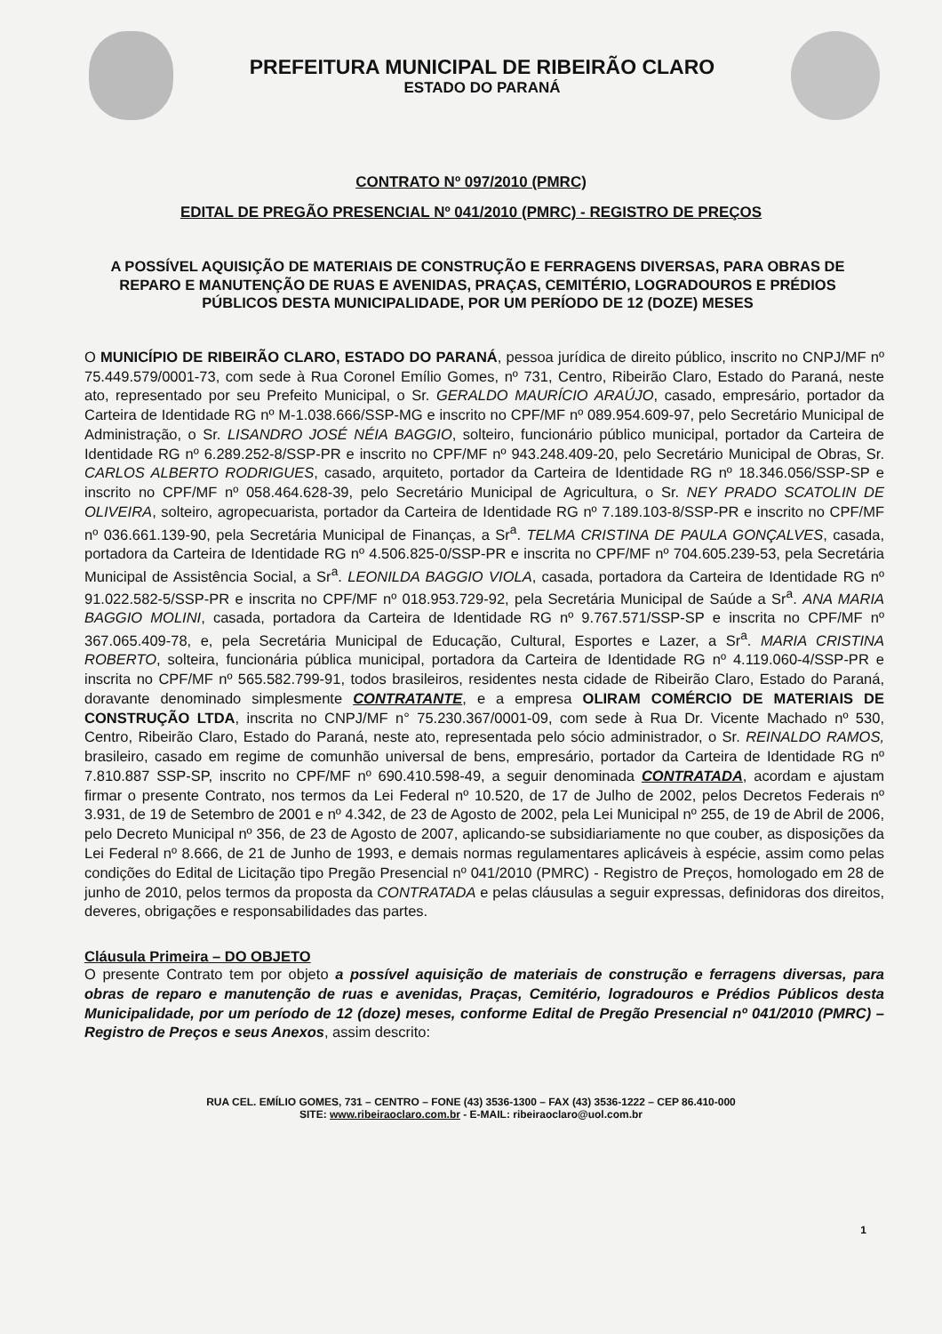PREFEITURA MUNICIPAL DE RIBEIRÃO CLARO
ESTADO DO PARANÁ
CONTRATO Nº 097/2010 (PMRC)
EDITAL DE PREGÃO PRESENCIAL Nº 041/2010 (PMRC) - REGISTRO DE PREÇOS
A POSSÍVEL AQUISIÇÃO DE MATERIAIS DE CONSTRUÇÃO E FERRAGENS DIVERSAS, PARA OBRAS DE REPARO E MANUTENÇÃO DE RUAS E AVENIDAS, PRAÇAS, CEMITÉRIO, LOGRADOUROS E PRÉDIOS PÚBLICOS DESTA MUNICIPALIDADE, POR UM PERÍODO DE 12 (DOZE) MESES
O MUNICÍPIO DE RIBEIRÃO CLARO, ESTADO DO PARANÁ, pessoa jurídica de direito público, inscrito no CNPJ/MF nº 75.449.579/0001-73, com sede à Rua Coronel Emílio Gomes, nº 731, Centro, Ribeirão Claro, Estado do Paraná, neste ato, representado por seu Prefeito Municipal, o Sr. GERALDO MAURÍCIO ARAÚJO, casado, empresário, portador da Carteira de Identidade RG nº M-1.038.666/SSP-MG e inscrito no CPF/MF nº 089.954.609-97, pelo Secretário Municipal de Administração, o Sr. LISANDRO JOSÉ NÉIA BAGGIO, solteiro, funcionário público municipal, portador da Carteira de Identidade RG nº 6.289.252-8/SSP-PR e inscrito no CPF/MF nº 943.248.409-20, pelo Secretário Municipal de Obras, Sr. CARLOS ALBERTO RODRIGUES, casado, arquiteto, portador da Carteira de Identidade RG nº 18.346.056/SSP-SP e inscrito no CPF/MF nº 058.464.628-39, pelo Secretário Municipal de Agricultura, o Sr. NEY PRADO SCATOLIN DE OLIVEIRA, solteiro, agropecuarista, portador da Carteira de Identidade RG nº 7.189.103-8/SSP-PR e inscrito no CPF/MF nº 036.661.139-90, pela Secretária Municipal de Finanças, a Sr<sup>a</sup>. TELMA CRISTINA DE PAULA GONÇALVES, casada, portadora da Carteira de Identidade RG nº 4.506.825-0/SSP-PR e inscrita no CPF/MF nº 704.605.239-53, pela Secretária Municipal de Assistência Social, a Sr<sup>a</sup>. LEONILDA BAGGIO VIOLA, casada, portadora da Carteira de Identidade RG nº 91.022.582-5/SSP-PR e inscrita no CPF/MF nº 018.953.729-92, pela Secretária Municipal de Saúde a Sr<sup>a</sup>. ANA MARIA BAGGIO MOLINI, casada, portadora da Carteira de Identidade RG nº 9.767.571/SSP-SP e inscrita no CPF/MF nº 367.065.409-78, e, pela Secretária Municipal de Educação, Cultural, Esportes e Lazer, a Sr<sup>a</sup>. MARIA CRISTINA ROBERTO, solteira, funcionária pública municipal, portadora da Carteira de Identidade RG nº 4.119.060-4/SSP-PR e inscrita no CPF/MF nº 565.582.799-91, todos brasileiros, residentes nesta cidade de Ribeirão Claro, Estado do Paraná, doravante denominado simplesmente CONTRATANTE, e a empresa OLIRAM COMÉRCIO DE MATERIAIS DE CONSTRUÇÃO LTDA, inscrita no CNPJ/MF n° 75.230.367/0001-09, com sede à Rua Dr. Vicente Machado nº 530, Centro, Ribeirão Claro, Estado do Paraná, neste ato, representada pelo sócio administrador, o Sr. REINALDO RAMOS, brasileiro, casado em regime de comunhão universal de bens, empresário, portador da Carteira de Identidade RG nº 7.810.887 SSP-SP, inscrito no CPF/MF nº 690.410.598-49, a seguir denominada CONTRATADA, acordam e ajustam firmar o presente Contrato, nos termos da Lei Federal nº 10.520, de 17 de Julho de 2002, pelos Decretos Federais nº 3.931, de 19 de Setembro de 2001 e nº 4.342, de 23 de Agosto de 2002, pela Lei Municipal nº 255, de 19 de Abril de 2006, pelo Decreto Municipal nº 356, de 23 de Agosto de 2007, aplicando-se subsidiariamente no que couber, as disposições da Lei Federal nº 8.666, de 21 de Junho de 1993, e demais normas regulamentares aplicáveis à espécie, assim como pelas condições do Edital de Licitação tipo Pregão Presencial nº 041/2010 (PMRC) - Registro de Preços, homologado em 28 de junho de 2010, pelos termos da proposta da CONTRATADA e pelas cláusulas a seguir expressas, definidoras dos direitos, deveres, obrigações e responsabilidades das partes.
Cláusula Primeira – DO OBJETO
O presente Contrato tem por objeto a possível aquisição de materiais de construção e ferragens diversas, para obras de reparo e manutenção de ruas e avenidas, Praças, Cemitério, logradouros e Prédios Públicos desta Municipalidade, por um período de 12 (doze) meses, conforme Edital de Pregão Presencial nº 041/2010 (PMRC) – Registro de Preços e seus Anexos, assim descrito:
RUA CEL. EMÍLIO GOMES, 731 – CENTRO – FONE (43) 3536-1300 – FAX (43) 3536-1222 – CEP 86.410-000
SITE: www.ribeiraoclaro.com.br - E-MAIL: ribeiraoclaro@uol.com.br
1